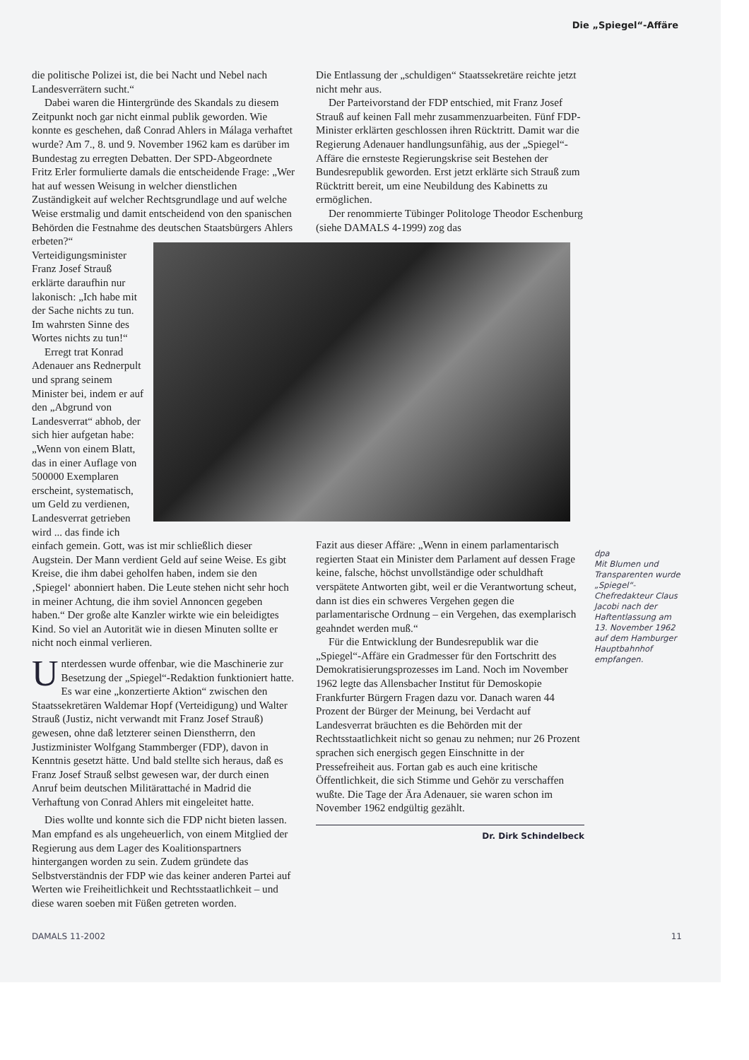Die „Spiegel“-Affäre
die politische Polizei ist, die bei Nacht und Nebel nach Landesverrätern sucht.“
Dabei waren die Hintergründe des Skandals zu diesem Zeitpunkt noch gar nicht einmal publik geworden. Wie konnte es geschehen, daß Conrad Ahlers in Málaga verhaftet wurde? Am 7., 8. und 9. November 1962 kam es darüber im Bundestag zu erregten Debatten. Der SPD-Abgeordnete Fritz Erler formulierte damals die entscheidende Frage: „Wer hat auf wessen Weisung in welcher dienstlichen Zuständigkeit auf welcher Rechtsgrundlage und auf welche Weise erstmalig und damit entscheidend von den spanischen Behörden die Festnahme des deutschen Staatsbürgers Ahlers erbeten?“ Verteidigungsminister Franz Josef Strauß erklärte daraufhin nur lakonisch: „Ich habe mit der Sache nichts zu tun. Im wahrsten Sinne des Wortes nichts zu tun!“
Erregt trat Konrad Adenauer ans Rednerpult und sprang seinem Minister bei, indem er auf den „Abgrund von Landesverrat“ abhob, der sich hier aufgetan habe: „Wenn von einem Blatt, das in einer Auflage von 500000 Exemplaren erscheint, systematisch, um Geld zu verdienen, Landesverrat getrieben wird ... das finde ich einfach gemein. Gott, was ist mir schließlich dieser Augstein. Der Mann verdient Geld auf seine Weise. Es gibt Kreise, die ihm dabei geholfen haben, indem sie den ‚Spiegel‘ abonniert haben. Die Leute stehen nicht sehr hoch in meiner Achtung, die ihm soviel Annoncen gegeben haben.“ Der große alte Kanzler wirkte wie ein beleidigtes Kind. So viel an Autorität wie in diesen Minuten sollte er nicht noch einmal verlieren.
Unterdessen wurde offenbar, wie die Maschinerie zur Besetzung der „Spiegel“-Redaktion funktioniert hatte. Es war eine „konzertierte Aktion“ zwischen den Staatssekretären Waldemar Hopf (Verteidigung) und Walter Strauß (Justiz, nicht verwandt mit Franz Josef Strauß) gewesen, ohne daß letzterer seinen Dienstherrn, den Justizminister Wolfgang Stammberger (FDP), davon in Kenntnis gesetzt hätte. Und bald stellte sich heraus, daß es Franz Josef Strauß selbst gewesen war, der durch einen Anruf beim deutschen Militärattaché in Madrid die Verhaftung von Conrad Ahlers mit eingeleitet hatte.
Dies wollte und konnte sich die FDP nicht bieten lassen. Man empfand es als ungeheuerlich, von einem Mitglied der Regierung aus dem Lager des Koalitionspartners hintergangen worden zu sein. Zudem gründete das Selbstverständnis der FDP wie das keiner anderen Partei auf Werten wie Freiheitlichkeit und Rechtsstaatlichkeit – und diese waren soeben mit Füßen getreten worden.
Die Entlassung der „schuldigen“ Staatssekretäre reichte jetzt nicht mehr aus.
Der Parteivorstand der FDP entschied, mit Franz Josef Strauß auf keinen Fall mehr zusammenzuarbeiten. Fünf FDP-Minister erklärten geschlossen ihren Rücktritt. Damit war die Regierung Adenauer handlungsunfähig, aus der „Spiegel“-Affäre die ernsteste Regierungskrise seit Bestehen der Bundesrepublik geworden. Erst jetzt erklärte sich Strauß zum Rücktritt bereit, um eine Neubildung des Kabinetts zu ermöglichen.
Der renommierte Tübinger Politologe Theodor Eschenburg (siehe DAMALS 4-1999) zog das
Fazit aus dieser Affäre: „Wenn in einem parlamentarisch regierten Staat ein Minister dem Parlament auf dessen Frage keine, falsche, höchst unvollständige oder schuldhaft verspätete Antworten gibt, weil er die Verantwortung scheut, dann ist dies ein schweres Vergehen gegen die parlamentarische Ordnung – ein Vergehen, das exemplarisch geahndet werden muß.“
Für die Entwicklung der Bundesrepublik war die „Spiegel“-Affäre ein Gradmesser für den Fortschritt des Demokratisierungsprozesses im Land. Noch im November 1962 legte das Allensbacher Institut für Demoskopie Frankfurter Bürgern Fragen dazu vor. Danach waren 44 Prozent der Bürger der Meinung, bei Verdacht auf Landesverrat bräuchten es die Behörden mit der Rechtsstaatlichkeit nicht so genau zu nehmen; nur 26 Prozent sprachen sich energisch gegen Einschnitte in der Pressefreiheit aus. Fortan gab es auch eine kritische Öffentlichkeit, die sich Stimme und Gehör zu verschaffen wußte. Die Tage der Ära Adenauer, sie waren schon im November 1962 endgültig gezählt.
Dr. Dirk Schindelbeck
dpa
Mit Blumen und Transparenten wurde „Spiegel“-Chefredakteur Claus Jacobi nach der Haftentlassung am 13. November 1962 auf dem Hamburger Hauptbahnhof empfangen.
DAMALS 11-2002 11